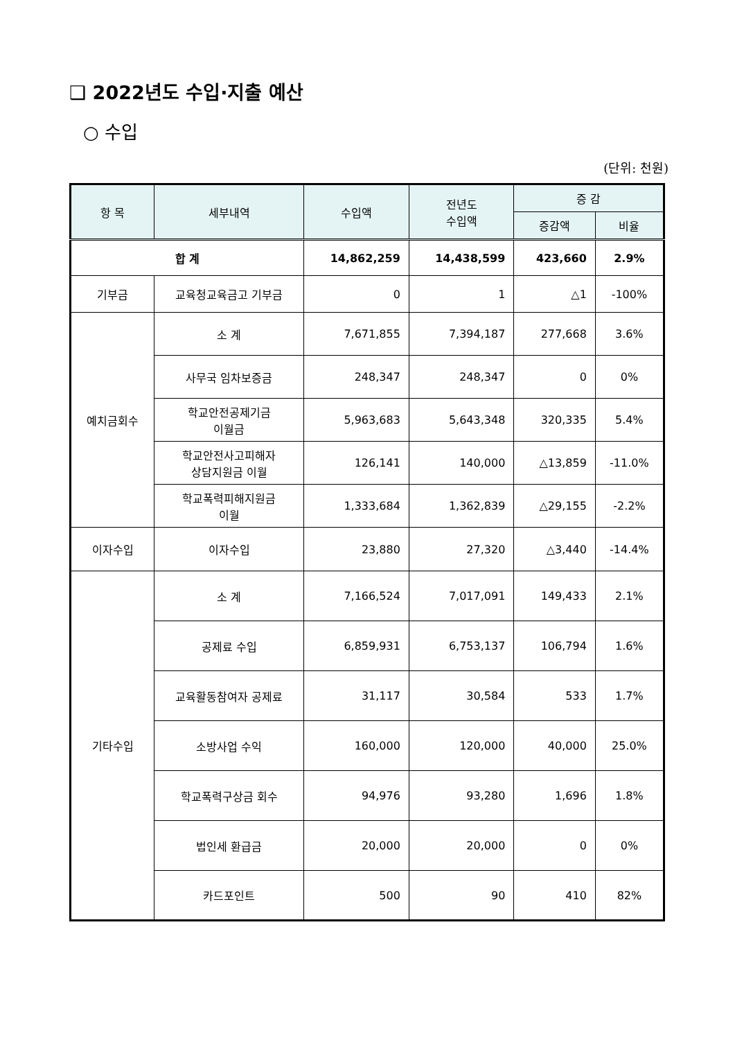❑ 2022년도 수입·지출 예산
○ 수입
(단위: 천원)
| 항 목 | 세부내역 | 수입액 | 전년도 수입액 | 증 감 | |
| --- | --- | --- | --- | --- | --- |
| | | | | 증감액 | 비율 |
| 합 계 | | 14,862,259 | 14,438,599 | 423,660 | 2.9% |
| 기부금 | 교육청교육금고 기부금 | 0 | 1 | △1 | -100% |
| 예치금회수 | 소 계 | 7,671,855 | 7,394,187 | 277,668 | 3.6% |
| | 사무국 임차보증금 | 248,347 | 248,347 | 0 | 0% |
| | 학교안전공제기금 이월금 | 5,963,683 | 5,643,348 | 320,335 | 5.4% |
| | 학교안전사고피해자 상담지원금 이월 | 126,141 | 140,000 | △13,859 | -11.0% |
| | 학교폭력피해지원금 이월 | 1,333,684 | 1,362,839 | △29,155 | -2.2% |
| 이자수입 | 이자수입 | 23,880 | 27,320 | △3,440 | -14.4% |
| 기타수입 | 소 계 | 7,166,524 | 7,017,091 | 149,433 | 2.1% |
| | 공제료 수입 | 6,859,931 | 6,753,137 | 106,794 | 1.6% |
| | 교육활동참여자 공제료 | 31,117 | 30,584 | 533 | 1.7% |
| | 소방사업 수익 | 160,000 | 120,000 | 40,000 | 25.0% |
| | 학교폭력구상금 회수 | 94,976 | 93,280 | 1,696 | 1.8% |
| | 법인세 환급금 | 20,000 | 20,000 | 0 | 0% |
| | 카드포인트 | 500 | 90 | 410 | 82% |